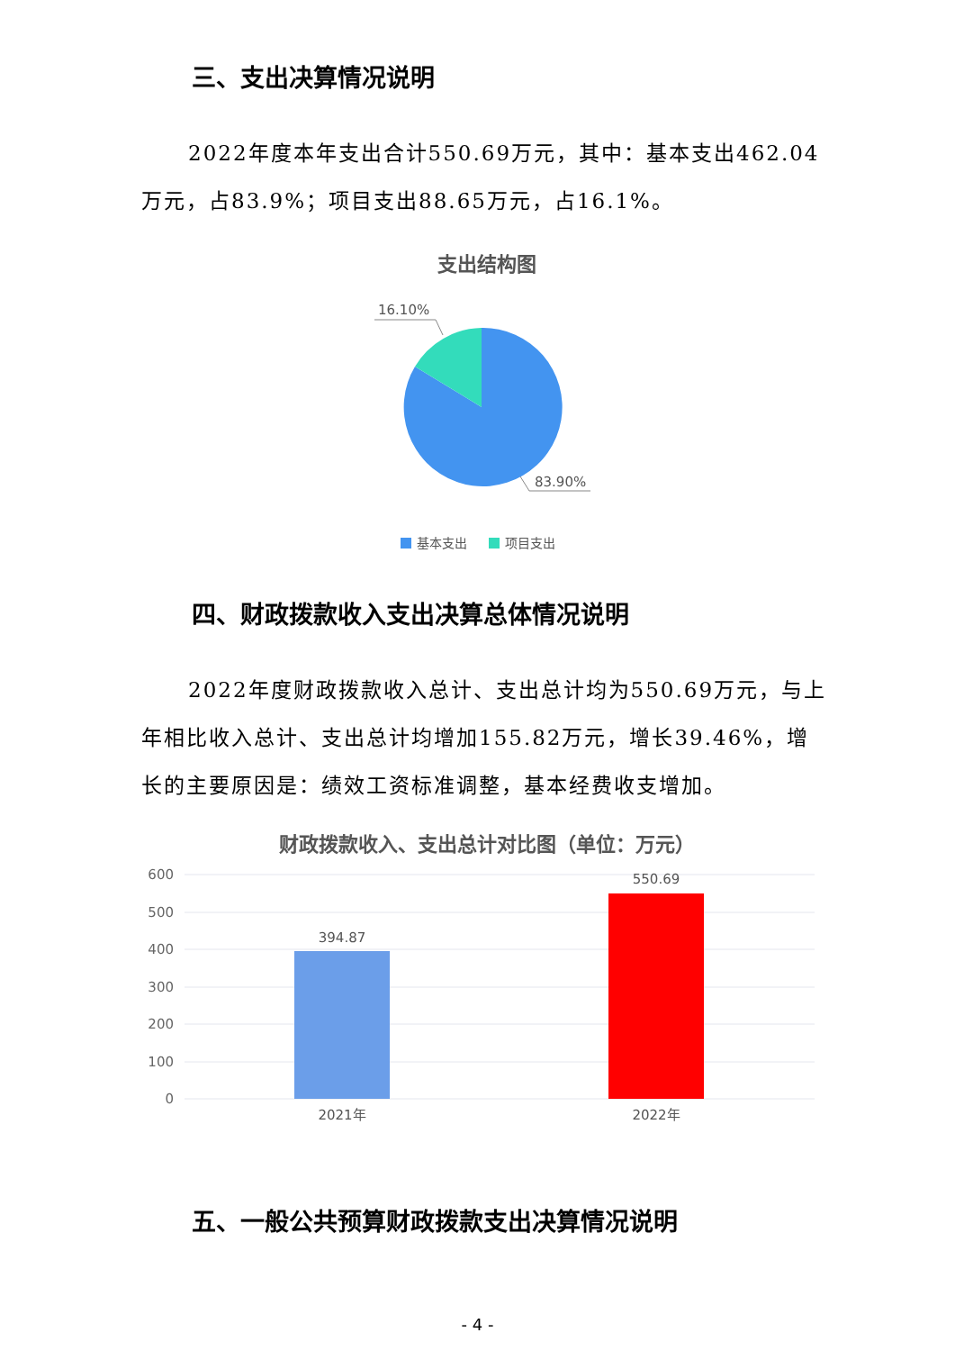三、支出决算情况说明
2022年度本年支出合计550.69万元，其中：基本支出462.04万元，占83.9%；项目支出88.65万元，占16.1%。
支出结构图
16.10%
83.90%
基本支出
项目支出
四、财政拨款收入支出决算总体情况说明
2022年度财政拨款收入总计、支出总计均为550.69万元，与上年相比收入总计、支出总计均增加155.82万元，增长39.46%，增长的主要原因是：绩效工资标准调整，基本经费收支增加。
财政拨款收入、支出总计对比图（单位：万元）
600
500
400
300
200
100
0
394.87
550.69
2021年
2022年
五、一般公共预算财政拨款支出决算情况说明
- 4 -